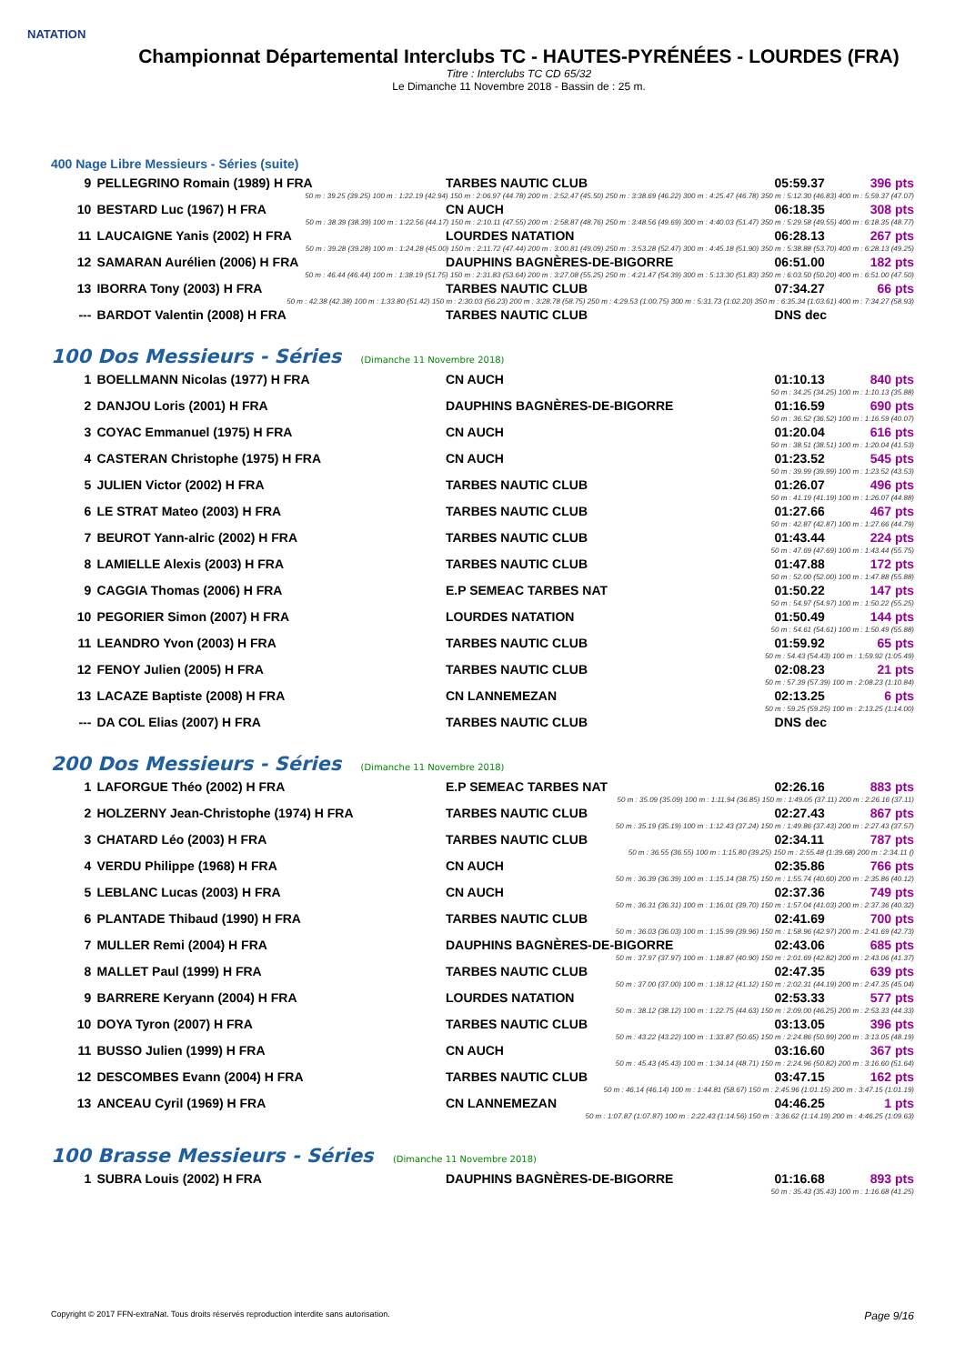NATATION
Championnat Départemental Interclubs TC - HAUTES-PYRÉNÉES - LOURDES (FRA)
Titre : Interclubs TC CD 65/32
Le Dimanche 11 Novembre 2018 - Bassin de : 25 m.
400 Nage Libre Messieurs - Séries (suite)
| 9 | PELLEGRINO Romain (1989) H FRA | TARBES NAUTIC CLUB | 05:59.37 | 396 pts |
| 50 m : 39.25 (39.25) 100 m : 1:22.19 (42.94) 150 m : 2:06.97 (44.78) 200 m : 2:52.47 (45.50) 250 m : 3:38.69 (46.22) 300 m : 4:25.47 (46.78) 350 m : 5:12.30 (46.83) 400 m : 5:59.37 (47.07) | | | | |
| 10 | BESTARD Luc (1967) H FRA | CN AUCH | 06:18.35 | 308 pts |
| 50 m : 38.39 (38.39) 100 m : 1:22.56 (44.17) 150 m : 2:10.11 (47.55) 200 m : 2:58.87 (48.76) 250 m : 3:48.56 (49.69) 300 m : 4:40.03 (51.47) 350 m : 5:29.58 (49.55) 400 m : 6:18.35 (48.77) | | | | |
| 11 | LAUCAIGNE Yanis (2002) H FRA | LOURDES NATATION | 06:28.13 | 267 pts |
| 50 m : 39.28 (39.28) 100 m : 1:24.28 (45.00) 150 m : 2:11.72 (47.44) 200 m : 3:00.81 (49.09) 250 m : 3:53.28 (52.47) 300 m : 4:45.18 (51.90) 350 m : 5:38.88 (53.70) 400 m : 6:28.13 (49.25) | | | | |
| 12 | SAMARAN Aurélien (2006) H FRA | DAUPHINS BAGNÈRES-DE-BIGORRE | 06:51.00 | 182 pts |
| 50 m : 46.44 (46.44) 100 m : 1:38.19 (51.75) 150 m : 2:31.83 (53.64) 200 m : 3:27.08 (55.25) 250 m : 4:21.47 (54.39) 300 m : 5:13.30 (51.83) 350 m : 6:03.50 (50.20) 400 m : 6:51.00 (47.50) | | | | |
| 13 | IBORRA Tony (2003) H FRA | TARBES NAUTIC CLUB | 07:34.27 | 66 pts |
| 50 m : 42.38 (42.38) 100 m : 1:33.80 (51.42) 150 m : 2:30.03 (56.23) 200 m : 3:28.78 (58.75) 250 m : 4:29.53 (1:00.75) 300 m : 5:31.73 (1:02.20) 350 m : 6:35.34 (1:03.61) 400 m : 7:34.27 (58.93) | | | | |
| --- | BARDOT Valentin (2008) H FRA | TARBES NAUTIC CLUB | DNS dec | |
100 Dos Messieurs - Séries (Dimanche 11 Novembre 2018)
| 1 | BOELLMANN Nicolas (1977) H FRA | CN AUCH | 01:10.13 | 840 pts |
| 50 m : 34.25 (34.25) 100 m : 1:10.13 (35.88) | | | | |
| 2 | DANJOU Loris (2001) H FRA | DAUPHINS BAGNÈRES-DE-BIGORRE | 01:16.59 | 690 pts |
| 50 m : 36.52 (36.52) 100 m : 1:16.59 (40.07) | | | | |
| 3 | COYAC Emmanuel (1975) H FRA | CN AUCH | 01:20.04 | 616 pts |
| 50 m : 38.51 (38.51) 100 m : 1:20.04 (41.53) | | | | |
| 4 | CASTERAN Christophe (1975) H FRA | CN AUCH | 01:23.52 | 545 pts |
| 50 m : 39.99 (39.99) 100 m : 1:23.52 (43.53) | | | | |
| 5 | JULIEN Victor (2002) H FRA | TARBES NAUTIC CLUB | 01:26.07 | 496 pts |
| 50 m : 41.19 (41.19) 100 m : 1:26.07 (44.88) | | | | |
| 6 | LE STRAT Mateo (2003) H FRA | TARBES NAUTIC CLUB | 01:27.66 | 467 pts |
| 50 m : 42.87 (42.87) 100 m : 1:27.66 (44.79) | | | | |
| 7 | BEUROT Yann-alric (2002) H FRA | TARBES NAUTIC CLUB | 01:43.44 | 224 pts |
| 50 m : 47.69 (47.69) 100 m : 1:43.44 (55.75) | | | | |
| 8 | LAMIELLE Alexis (2003) H FRA | TARBES NAUTIC CLUB | 01:47.88 | 172 pts |
| 50 m : 52.00 (52.00) 100 m : 1:47.88 (55.88) | | | | |
| 9 | CAGGIA Thomas (2006) H FRA | E.P SEMEAC TARBES NAT | 01:50.22 | 147 pts |
| 50 m : 54.97 (54.97) 100 m : 1:50.22 (55.25) | | | | |
| 10 | PEGORIER Simon (2007) H FRA | LOURDES NATATION | 01:50.49 | 144 pts |
| 50 m : 54.61 (54.61) 100 m : 1:50.49 (55.88) | | | | |
| 11 | LEANDRO Yvon (2003) H FRA | TARBES NAUTIC CLUB | 01:59.92 | 65 pts |
| 50 m : 54.43 (54.43) 100 m : 1:59.92 (1:05.49) | | | | |
| 12 | FENOY Julien (2005) H FRA | TARBES NAUTIC CLUB | 02:08.23 | 21 pts |
| 50 m : 57.39 (57.39) 100 m : 2:08.23 (1:10.84) | | | | |
| 13 | LACAZE Baptiste (2008) H FRA | CN LANNEMEZAN | 02:13.25 | 6 pts |
| 50 m : 59.25 (59.25) 100 m : 2:13.25 (1:14.00) | | | | |
| --- | DA COL Elias (2007) H FRA | TARBES NAUTIC CLUB | DNS dec | |
200 Dos Messieurs - Séries (Dimanche 11 Novembre 2018)
| 1 | LAFORGUE Théo (2002) H FRA | E.P SEMEAC TARBES NAT | 02:26.16 | 883 pts |
| 50 m : 35.09 (35.09) 100 m : 1:11.94 (36.85) 150 m : 1:49.05 (37.11) 200 m : 2:26.16 (37.11) | | | | |
| 2 | HOLZERNY Jean-Christophe (1974) H FRA | TARBES NAUTIC CLUB | 02:27.43 | 867 pts |
| 50 m : 35.19 (35.19) 100 m : 1:12.43 (37.24) 150 m : 1:49.86 (37.43) 200 m : 2:27.43 (37.57) | | | | |
| 3 | CHATARD Léo (2003) H FRA | TARBES NAUTIC CLUB | 02:34.11 | 787 pts |
| 50 m : 36.55 (36.55) 100 m : 1:15.80 (39.25) 150 m : 2:55.48 (1:39.68) 200 m : 2:34.11 () | | | | |
| 4 | VERDU Philippe (1968) H FRA | CN AUCH | 02:35.86 | 766 pts |
| 50 m : 36.39 (36.39) 100 m : 1:15.14 (38.75) 150 m : 1:55.74 (40.60) 200 m : 2:35.86 (40.12) | | | | |
| 5 | LEBLANC Lucas (2003) H FRA | CN AUCH | 02:37.36 | 749 pts |
| 50 m : 36.31 (36.31) 100 m : 1:16.01 (39.70) 150 m : 1:57.04 (41.03) 200 m : 2:37.36 (40.32) | | | | |
| 6 | PLANTADE Thibaud (1990) H FRA | TARBES NAUTIC CLUB | 02:41.69 | 700 pts |
| 50 m : 36.03 (36.03) 100 m : 1:15.99 (39.96) 150 m : 1:58.96 (42.97) 200 m : 2:41.69 (42.73) | | | | |
| 7 | MULLER Remi (2004) H FRA | DAUPHINS BAGNÈRES-DE-BIGORRE | 02:43.06 | 685 pts |
| 50 m : 37.97 (37.97) 100 m : 1:18.87 (40.90) 150 m : 2:01.69 (42.82) 200 m : 2:43.06 (41.37) | | | | |
| 8 | MALLET Paul (1999) H FRA | TARBES NAUTIC CLUB | 02:47.35 | 639 pts |
| 50 m : 37.00 (37.00) 100 m : 1:18.12 (41.12) 150 m : 2:02.31 (44.19) 200 m : 2:47.35 (45.04) | | | | |
| 9 | BARRERE Keryann (2004) H FRA | LOURDES NATATION | 02:53.33 | 577 pts |
| 50 m : 38.12 (38.12) 100 m : 1:22.75 (44.63) 150 m : 2:09.00 (46.25) 200 m : 2:53.33 (44.33) | | | | |
| 10 | DOYA Tyron (2007) H FRA | TARBES NAUTIC CLUB | 03:13.05 | 396 pts |
| 50 m : 43.22 (43.22) 100 m : 1:33.87 (50.65) 150 m : 2:24.86 (50.99) 200 m : 3:13.05 (48.19) | | | | |
| 11 | BUSSO Julien (1999) H FRA | CN AUCH | 03:16.60 | 367 pts |
| 50 m : 45.43 (45.43) 100 m : 1:34.14 (48.71) 150 m : 2:24.96 (50.82) 200 m : 3:16.60 (51.64) | | | | |
| 12 | DESCOMBES Evann (2004) H FRA | TARBES NAUTIC CLUB | 03:47.15 | 162 pts |
| 50 m : 46.14 (46.14) 100 m : 1:44.81 (58.67) 150 m : 2:45.96 (1:01.15) 200 m : 3:47.15 (1:01.19) | | | | |
| 13 | ANCEAU Cyril (1969) H FRA | CN LANNEMEZAN | 04:46.25 | 1 pts |
| 50 m : 1:07.87 (1:07.87) 100 m : 2:22.43 (1:14.56) 150 m : 3:36.62 (1:14.19) 200 m : 4:46.25 (1:09.63) | | | | |
100 Brasse Messieurs - Séries (Dimanche 11 Novembre 2018)
| 1 | SUBRA Louis (2002) H FRA | DAUPHINS BAGNÈRES-DE-BIGORRE | 01:16.68 | 893 pts |
| 50 m : 35.43 (35.43) 100 m : 1:16.68 (41.25) | | | | |
Copyright © 2017 FFN-extraNat. Tous droits réservés reproduction interdite sans autorisation. Page 9/16